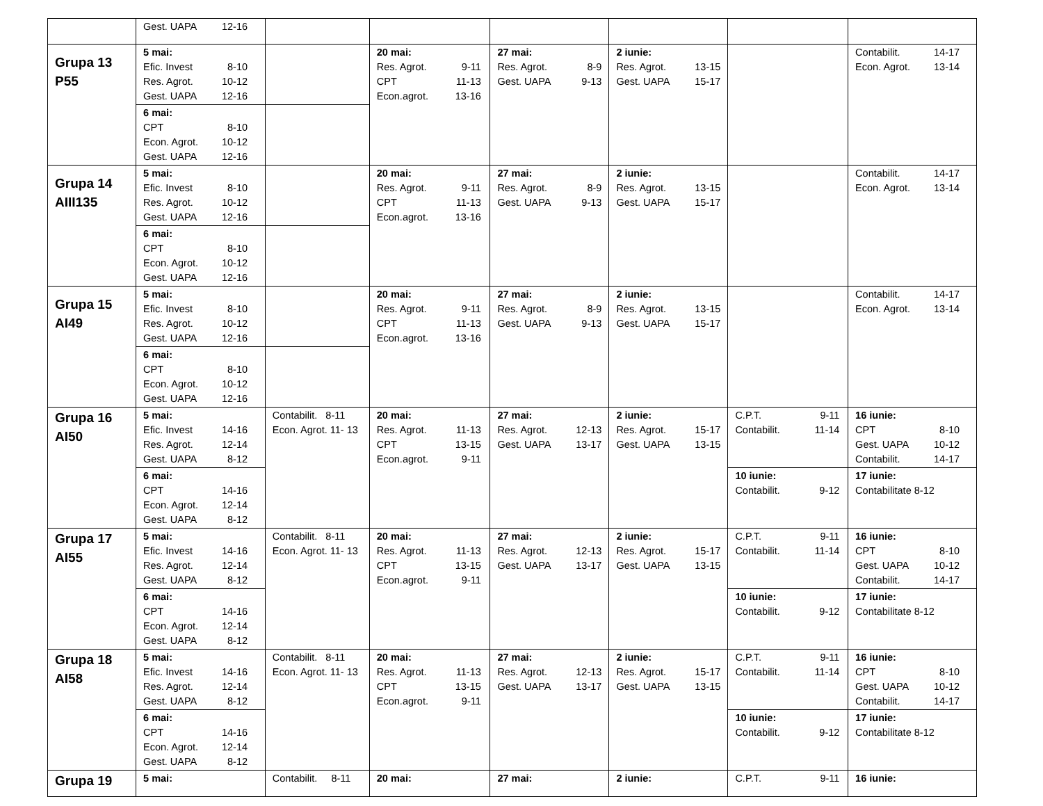| | Gest. UAPA 12-16 | | | | | | |
| Grupa 13 P55 | 5 mai: Efic. Invest 8-10 Res. Agrot. 10-12 Gest. UAPA 12-16 | | 20 mai: Res. Agrot. 9-11 CPT 11-13 Econ.agrot. 13-16 | 27 mai: Res. Agrot. 8-9 Gest. UAPA 9-13 | 2 iunie: Res. Agrot. 13-15 Gest. UAPA 15-17 | | Contabilit. 14-17 Econ. Agrot. 13-14 |
| | 6 mai: CPT 8-10 Econ. Agrot. 10-12 Gest. UAPA 12-16 | | | | | | |
| Grupa 14 AIII135 | 5 mai: Efic. Invest 8-10 Res. Agrot. 10-12 Gest. UAPA 12-16 | | 20 mai: Res. Agrot. 9-11 CPT 11-13 Econ.agrot. 13-16 | 27 mai: Res. Agrot. 8-9 Gest. UAPA 9-13 | 2 iunie: Res. Agrot. 13-15 Gest. UAPA 15-17 | | Contabilit. 14-17 Econ. Agrot. 13-14 |
| | 6 mai: CPT 8-10 Econ. Agrot. 10-12 Gest. UAPA 12-16 | | | | | | |
| Grupa 15 AI49 | 5 mai: Efic. Invest 8-10 Res. Agrot. 10-12 Gest. UAPA 12-16 | | 20 mai: Res. Agrot. 9-11 CPT 11-13 Econ.agrot. 13-16 | 27 mai: Res. Agrot. 8-9 Gest. UAPA 9-13 | 2 iunie: Res. Agrot. 13-15 Gest. UAPA 15-17 | | Contabilit. 14-17 Econ. Agrot. 13-14 |
| | 6 mai: CPT 8-10 Econ. Agrot. 10-12 Gest. UAPA 12-16 | | | | | | |
| Grupa 16 AI50 | 5 mai: Efic. Invest 14-16 Res. Agrot. 12-14 Gest. UAPA 8-12 | Contabilit. 8-11 Econ. Agrot. 11- 13 | 20 mai: Res. Agrot. 11-13 CPT 13-15 Econ.agrot. 9-11 | 27 mai: Res. Agrot. 12-13 Gest. UAPA 13-17 | 2 iunie: Res. Agrot. 15-17 Gest. UAPA 13-15 | C.P.T. 9-11 Contabilit. 11-14 | 16 iunie: CPT 8-10 Gest. UAPA 10-12 Contabilit. 14-17 |
| | 6 mai: CPT 14-16 Econ. Agrot. 12-14 Gest. UAPA 8-12 | | | | | 10 iunie: Contabilit. 9-12 | 17 iunie: Contabilitate 8-12 |
| Grupa 17 AI55 | 5 mai: Efic. Invest 14-16 Res. Agrot. 12-14 Gest. UAPA 8-12 | Contabilit. 8-11 Econ. Agrot. 11- 13 | 20 mai: Res. Agrot. 11-13 CPT 13-15 Econ.agrot. 9-11 | 27 mai: Res. Agrot. 12-13 Gest. UAPA 13-17 | 2 iunie: Res. Agrot. 15-17 Gest. UAPA 13-15 | C.P.T. 9-11 Contabilit. 11-14 | 16 iunie: CPT 8-10 Gest. UAPA 10-12 Contabilit. 14-17 |
| | 6 mai: CPT 14-16 Econ. Agrot. 12-14 Gest. UAPA 8-12 | | | | | 10 iunie: Contabilit. 9-12 | 17 iunie: Contabilitate 8-12 |
| Grupa 18 AI58 | 5 mai: Efic. Invest 14-16 Res. Agrot. 12-14 Gest. UAPA 8-12 | Contabilit. 8-11 Econ. Agrot. 11- 13 | 20 mai: Res. Agrot. 11-13 CPT 13-15 Econ.agrot. 9-11 | 27 mai: Res. Agrot. 12-13 Gest. UAPA 13-17 | 2 iunie: Res. Agrot. 15-17 Gest. UAPA 13-15 | C.P.T. 9-11 Contabilit. 11-14 | 16 iunie: CPT 8-10 Gest. UAPA 10-12 Contabilit. 14-17 |
| | 6 mai: CPT 14-16 Econ. Agrot. 12-14 Gest. UAPA 8-12 | | | | | 10 iunie: Contabilit. 9-12 | 17 iunie: Contabilitate 8-12 |
| Grupa 19 | 5 mai: | Contabilit. 8-11 | 20 mai: | 27 mai: | 2 iunie: | C.P.T. 9-11 | 16 iunie: |